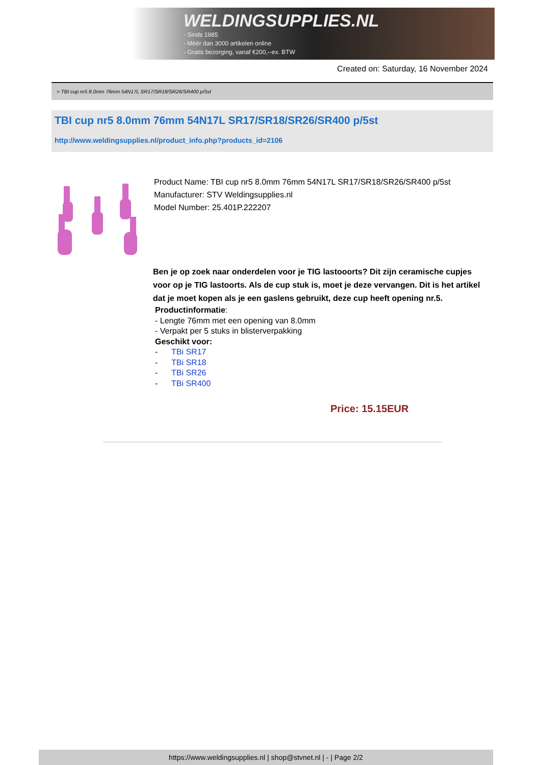WELDINGSUPPLIES.NL
- Sinds 1985
- Méér dan 3000 artikelen online
- Gratis bezorging, vanaf €200,--ex. BTW
Created on: Saturday, 16 November 2024
> TBI cup nr5 8.0mm 76mm 54N17L SR17/SR18/SR26/SR400 p/5st
TBI cup nr5 8.0mm 76mm 54N17L SR17/SR18/SR26/SR400 p/5st
http://www.weldingsupplies.nl/product_info.php?products_id=2106
Product Name: TBI cup nr5 8.0mm 76mm 54N17L SR17/SR18/SR26/SR400 p/5st
Manufacturer: STV Weldingsupplies.nl
Model Number: 25.401P.222207
Ben je op zoek naar onderdelen voor je TIG lastooorts? Dit zijn ceramische cupjes voor op je TIG lastoorts. Als de cup stuk is, moet je deze vervangen. Dit is het artikel dat je moet kopen als je een gaslens gebruikt, deze cup heeft opening nr.5.
Productinformatie:
- Lengte 76mm met een opening van 8.0mm
- Verpakt per 5 stuks in blisterverpakking
Geschikt voor:
- TBi SR17
- TBi SR18
- TBi SR26
- TBi SR400
Price: 15.15EUR
https://www.weldingsupplies.nl | shop@stvnet.nl | - | Page 2/2